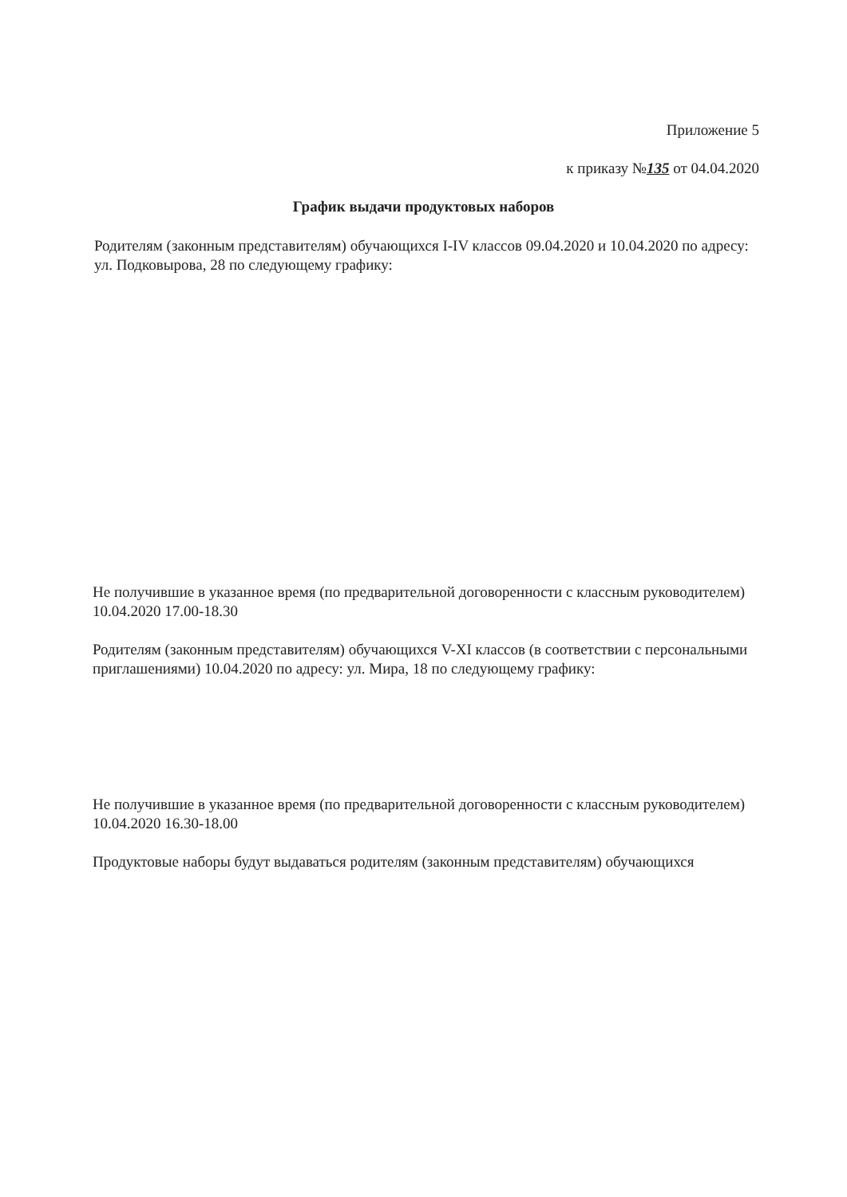Приложение 5
к приказу №135 от 04.04.2020
График выдачи продуктовых наборов
Родителям (законным представителям) обучающихся I-IV классов 09.04.2020 и 10.04.2020 по адресу: ул. Подковырова, 28 по следующему графику:
Не получившие в указанное время (по предварительной договоренности с классным руководителем) 10.04.2020 17.00-18.30
Родителям (законным представителям) обучающихся V-XI классов (в соответствии с персональными приглашениями) 10.04.2020 по адресу: ул. Мира, 18 по следующему графику:
Не получившие в указанное время (по предварительной договоренности с классным руководителем) 10.04.2020 16.30-18.00
Продуктовые наборы будут выдаваться родителям (законным представителям) обучающихся